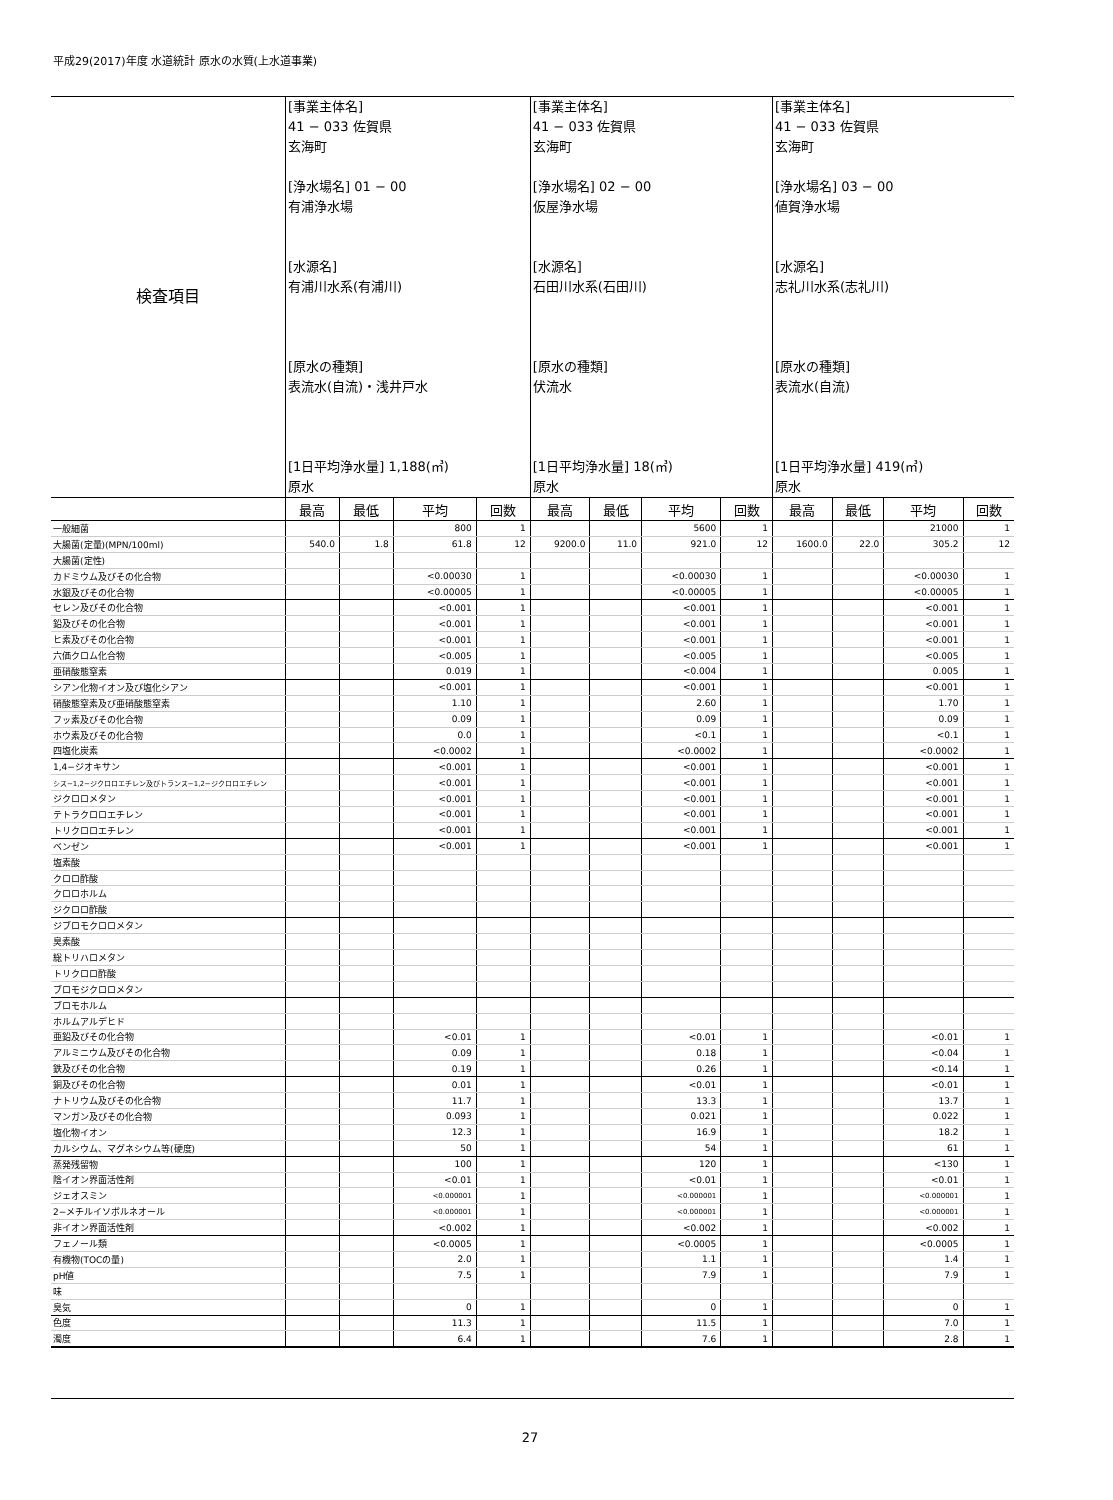平成29(2017)年度 水道統計 原水の水質(上水道事業)
| 検査項目 | [事業主体名] 41 − 033 佐賀県 玄海町 [浄水場名] 01 − 00 有浦浄水場 [水源名] 有浦川水系(有浦川) [原水の種類] 表流水(自流)・浅井戸水 [1日平均浄水量] 1,188(㎥) 原水 | | | | [事業主体名] 41 − 033 佐賀県 玄海町 [浄水場名] 02 − 00 仮屋浄水場 [水源名] 石田川水系(石田川) [原水の種類] 伏流水 [1日平均浄水量] 18(㎥) 原水 | | | | [事業主体名] 41 − 033 佐賀県 玄海町 [浄水場名] 03 − 00 値賀浄水場 [水源名] 志礼川水系(志礼川) [原水の種類] 表流水(自流) [1日平均浄水量] 419(㎥) 原水 | | | |
| | 最高 | 最低 | 平均 | 回数 | 最高 | 最低 | 平均 | 回数 | 最高 | 最低 | 平均 | 回数 |
| 一般細菌 | | | 800 | 1 | | | 5600 | 1 | | | 21000 | 1 |
| 大腸菌(定量)(MPN/100ml) | 540.0 | 1.8 | 61.8 | 12 | 9200.0 | 11.0 | 921.0 | 12 | 1600.0 | 22.0 | 305.2 | 12 |
| 大腸菌(定性) | | | | | | | | | | | | |
| カドミウム及びその化合物 | | | <0.00030 | 1 | | | <0.00030 | 1 | | | <0.00030 | 1 |
| 水銀及びその化合物 | | | <0.00005 | 1 | | | <0.00005 | 1 | | | <0.00005 | 1 |
| セレン及びその化合物 | | | <0.001 | 1 | | | <0.001 | 1 | | | <0.001 | 1 |
| 鉛及びその化合物 | | | <0.001 | 1 | | | <0.001 | 1 | | | <0.001 | 1 |
| ヒ素及びその化合物 | | | <0.001 | 1 | | | <0.001 | 1 | | | <0.001 | 1 |
| 六価クロム化合物 | | | <0.005 | 1 | | | <0.005 | 1 | | | <0.005 | 1 |
| 亜硝酸態窒素 | | | 0.019 | 1 | | | <0.004 | 1 | | | 0.005 | 1 |
| シアン化物イオン及び塩化シアン | | | <0.001 | 1 | | | <0.001 | 1 | | | <0.001 | 1 |
| 硝酸態窒素及び亜硝酸態窒素 | | | 1.10 | 1 | | | 2.60 | 1 | | | 1.70 | 1 |
| フッ素及びその化合物 | | | 0.09 | 1 | | | 0.09 | 1 | | | 0.09 | 1 |
| ホウ素及びその化合物 | | | 0.0 | 1 | | | <0.1 | 1 | | | <0.1 | 1 |
| 四塩化炭素 | | | <0.0002 | 1 | | | <0.0002 | 1 | | | <0.0002 | 1 |
| 1,4−ジオキサン | | | <0.001 | 1 | | | <0.001 | 1 | | | <0.001 | 1 |
| シス−1,2−ジクロロエチレン及びトランス−1,2−ジクロロエチレン | | | <0.001 | 1 | | | <0.001 | 1 | | | <0.001 | 1 |
| ジクロロメタン | | | <0.001 | 1 | | | <0.001 | 1 | | | <0.001 | 1 |
| テトラクロロエチレン | | | <0.001 | 1 | | | <0.001 | 1 | | | <0.001 | 1 |
| トリクロロエチレン | | | <0.001 | 1 | | | <0.001 | 1 | | | <0.001 | 1 |
| ベンゼン | | | <0.001 | 1 | | | <0.001 | 1 | | | <0.001 | 1 |
| 塩素酸 | | | | | | | | | | | | |
| クロロ酢酸 | | | | | | | | | | | | |
| クロロホルム | | | | | | | | | | | | |
| ジクロロ酢酸 | | | | | | | | | | | | |
| ジブロモクロロメタン | | | | | | | | | | | | |
| 臭素酸 | | | | | | | | | | | | |
| 総トリハロメタン | | | | | | | | | | | | |
| トリクロロ酢酸 | | | | | | | | | | | | |
| ブロモジクロロメタン | | | | | | | | | | | | |
| ブロモホルム | | | | | | | | | | | | |
| ホルムアルデヒド | | | | | | | | | | | | |
| 亜鉛及びその化合物 | | | <0.01 | 1 | | | <0.01 | 1 | | | <0.01 | 1 |
| アルミニウム及びその化合物 | | | 0.09 | 1 | | | 0.18 | 1 | | | <0.04 | 1 |
| 鉄及びその化合物 | | | 0.19 | 1 | | | 0.26 | 1 | | | <0.14 | 1 |
| 銅及びその化合物 | | | 0.01 | 1 | | | <0.01 | 1 | | | <0.01 | 1 |
| ナトリウム及びその化合物 | | | 11.7 | 1 | | | 13.3 | 1 | | | 13.7 | 1 |
| マンガン及びその化合物 | | | 0.093 | 1 | | | 0.021 | 1 | | | 0.022 | 1 |
| 塩化物イオン | | | 12.3 | 1 | | | 16.9 | 1 | | | 18.2 | 1 |
| カルシウム、マグネシウム等(硬度) | | | 50 | 1 | | | 54 | 1 | | | 61 | 1 |
| 蒸発残留物 | | | 100 | 1 | | | 120 | 1 | | | <130 | 1 |
| 陰イオン界面活性剤 | | | <0.01 | 1 | | | <0.01 | 1 | | | <0.01 | 1 |
| ジェオスミン | | | <0.000001 | 1 | | | <0.000001 | 1 | | | <0.000001 | 1 |
| 2−メチルイソボルネオール | | | <0.000001 | 1 | | | <0.000001 | 1 | | | <0.000001 | 1 |
| 非イオン界面活性剤 | | | <0.002 | 1 | | | <0.002 | 1 | | | <0.002 | 1 |
| フェノール類 | | | <0.0005 | 1 | | | <0.0005 | 1 | | | <0.0005 | 1 |
| 有機物(TOCの量) | | | 2.0 | 1 | | | 1.1 | 1 | | | 1.4 | 1 |
| pH値 | | | 7.5 | 1 | | | 7.9 | 1 | | | 7.9 | 1 |
| 味 | | | | | | | | | | | | |
| 臭気 | | | 0 | 1 | | | 0 | 1 | | | 0 | 1 |
| 色度 | | | 11.3 | 1 | | | 11.5 | 1 | | | 7.0 | 1 |
| 濁度 | | | 6.4 | 1 | | | 7.6 | 1 | | | 2.8 | 1 |
27